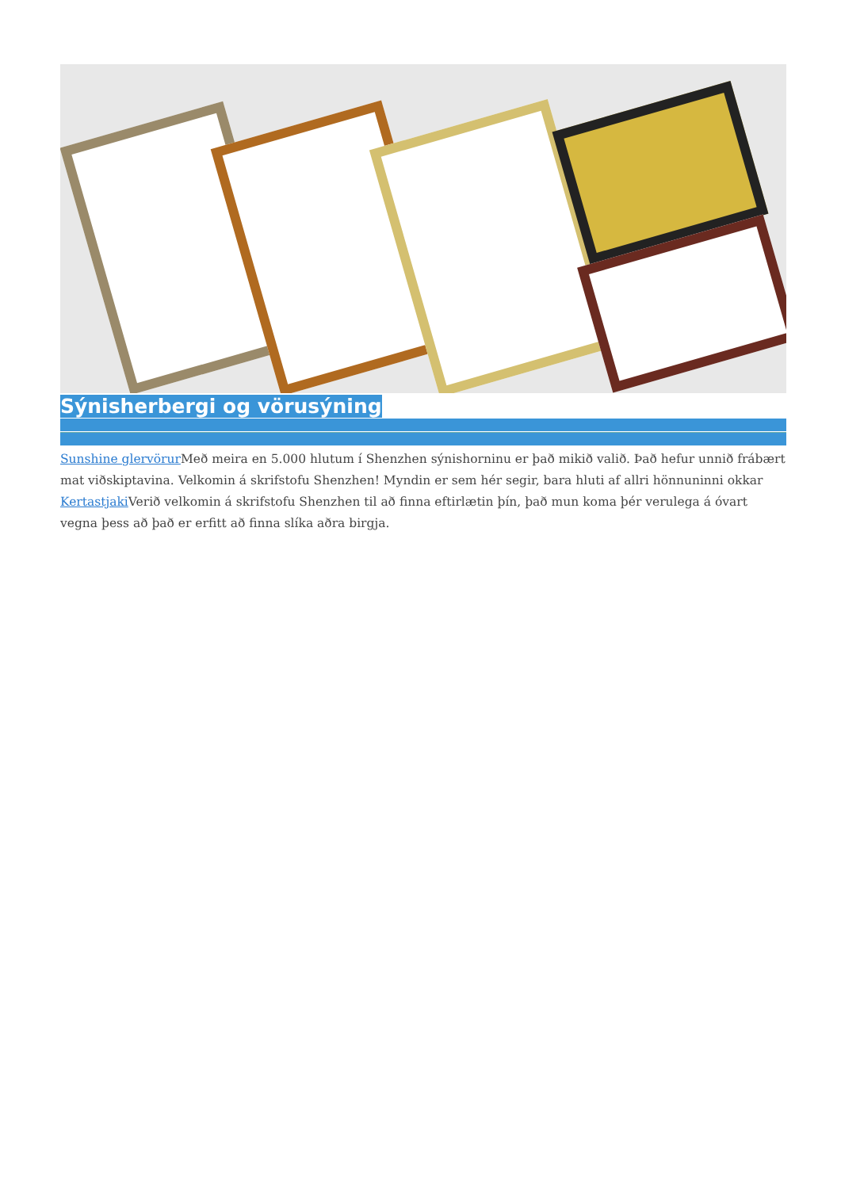Sýnisherbergi og vörusýning
Sunshine glervörur Með meira en 5.000 hlutum í Shenzhen sýnishorninu er það mikið valið. Það hefur unnið frábært mat viðskiptavina. Velkomin á skrifstofu Shenzhen! Myndin er sem hér segir, bara hluti af allri hönnuninni okkar Kertastjaki Verið velkomin á skrifstofu Shenzhen til að finna eftirlætin þín, það mun koma þér verulega á óvart vegna þess að það er erfitt að finna slíka aðra birgja.